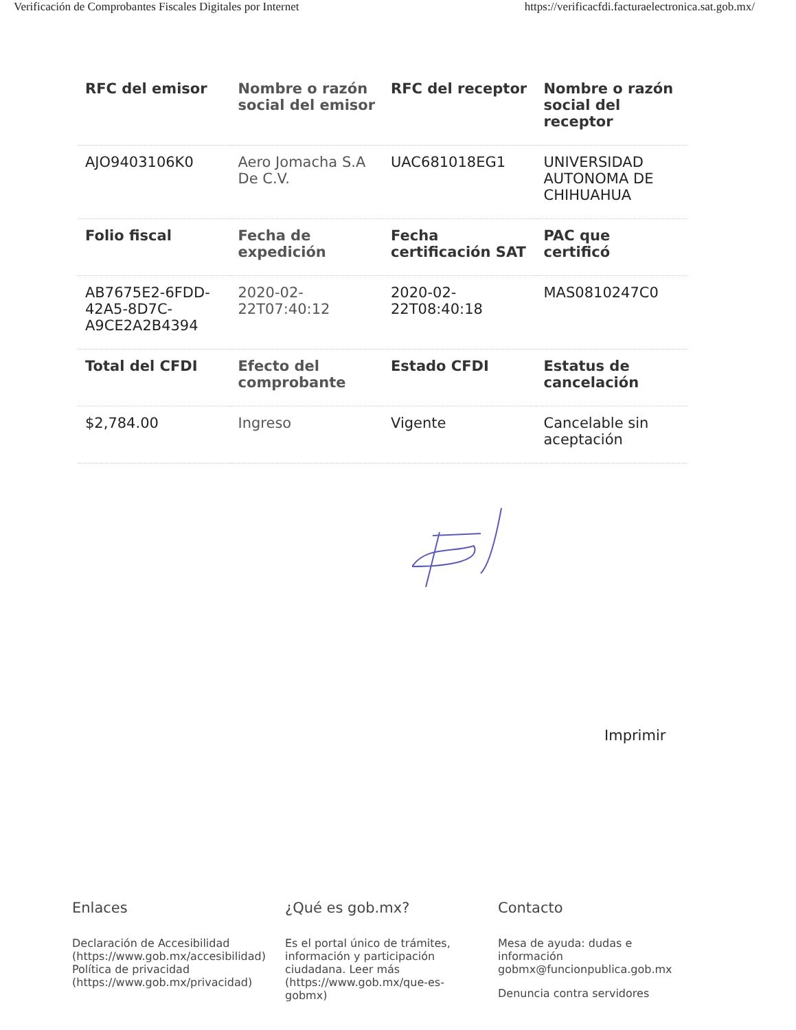Verificación de Comprobantes Fiscales Digitales por Internet https://verificacfdi.facturaelectronica.sat.gob.mx/
| RFC del emisor | Nombre o razón social del emisor | RFC del receptor | Nombre o razón social del receptor |
| --- | --- | --- | --- |
| AJO9403106K0 | Aero Jomacha S.A De C.V. | UAC681018EG1 | UNIVERSIDAD AUTONOMA DE CHIHUAHUA |
| Folio fiscal | Fecha de expedición | Fecha certificación SAT | PAC que certificó |
| AB7675E2-6FDD-42A5-8D7C-A9CE2A2B4394 | 2020-02-22T07:40:12 | 2020-02-22T08:40:18 | MAS0810247C0 |
| Total del CFDI | Efecto del comprobante | Estado CFDI | Estatus de cancelación |
| $2,784.00 | Ingreso | Vigente | Cancelable sin aceptación |
Imprimir
Enlaces
Declaración de Accesibilidad (https://www.gob.mx/accesibilidad)
Política de privacidad (https://www.gob.mx/privacidad)
¿Qué es gob.mx?
Es el portal único de trámites, información y participación ciudadana. Leer más (https://www.gob.mx/que-es-gobmx)
Contacto
Mesa de ayuda: dudas e información gobmx@funcionpublica.gob.mx
Denuncia contra servidores